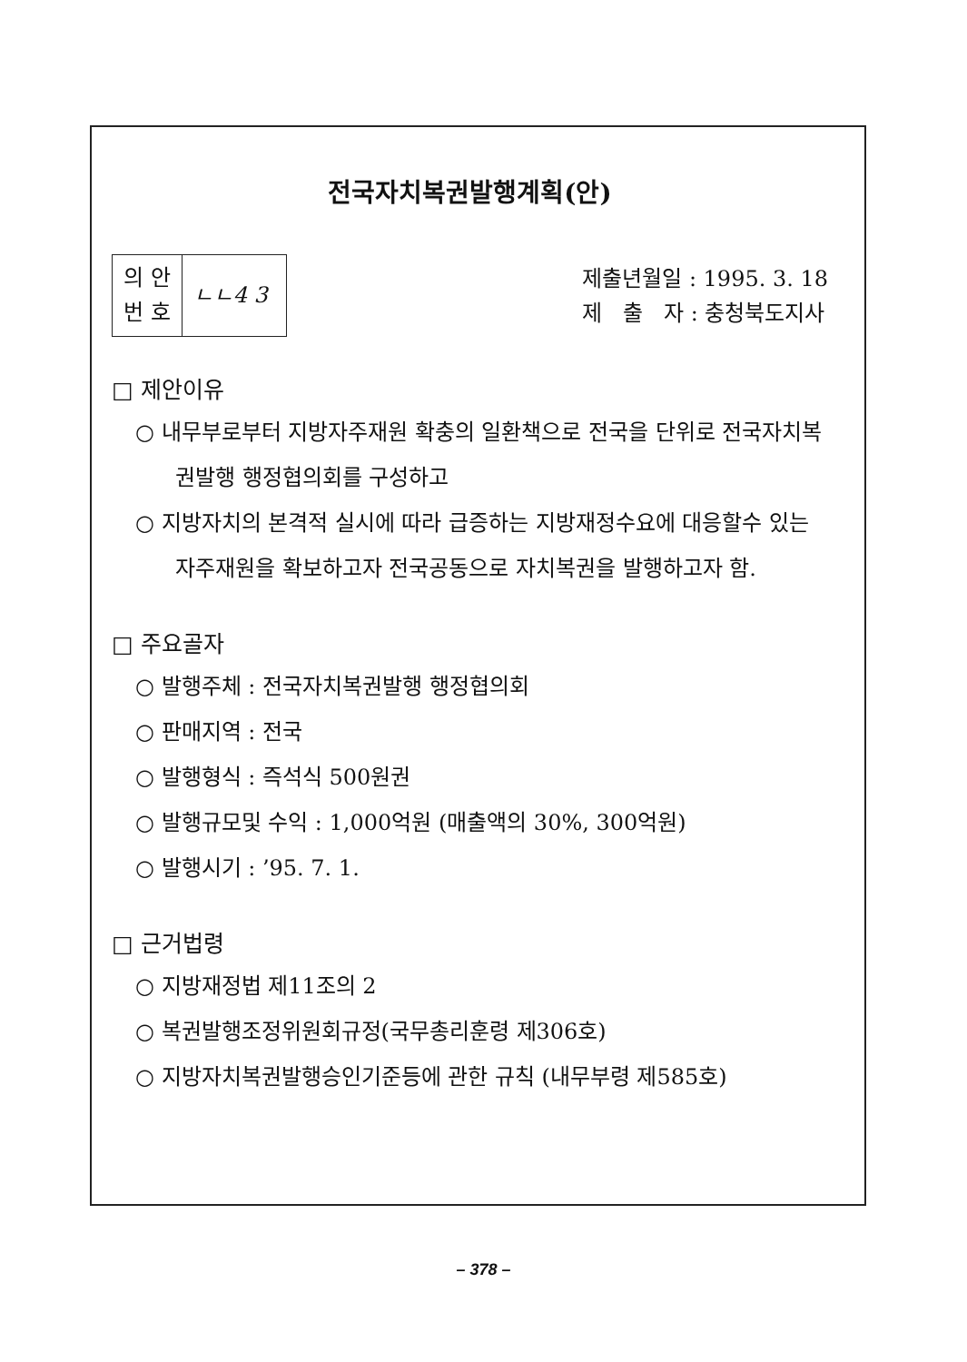전국자치복권발행계획(안)
| 의 안 번 호 | ㄴㄴ4 3 |
제출년월일 : 1995. 3. 18
제 출 자 : 충청북도지사
□ 제안이유
○ 내무부로부터 지방자주재원 확충의 일환책으로 전국을 단위로 전국자치복권발행 행정협의회를 구성하고
○ 지방자치의 본격적 실시에 따라 급증하는 지방재정수요에 대응할수 있는 자주재원을 확보하고자 전국공동으로 자치복권을 발행하고자 함.
□ 주요골자
○ 발행주체 : 전국자치복권발행 행정협의회
○ 판매지역 : 전국
○ 발행형식 : 즉석식 500원권
○ 발행규모및 수익 : 1,000억원 (매출액의 30%, 300억원)
○ 발행시기 : ’95. 7. 1.
□ 근거법령
○ 지방재정법 제11조의 2
○ 복권발행조정위원회규정(국무총리훈령 제306호)
○ 지방자치복권발행승인기준등에 관한 규칙 (내무부령 제585호)
– 378 –